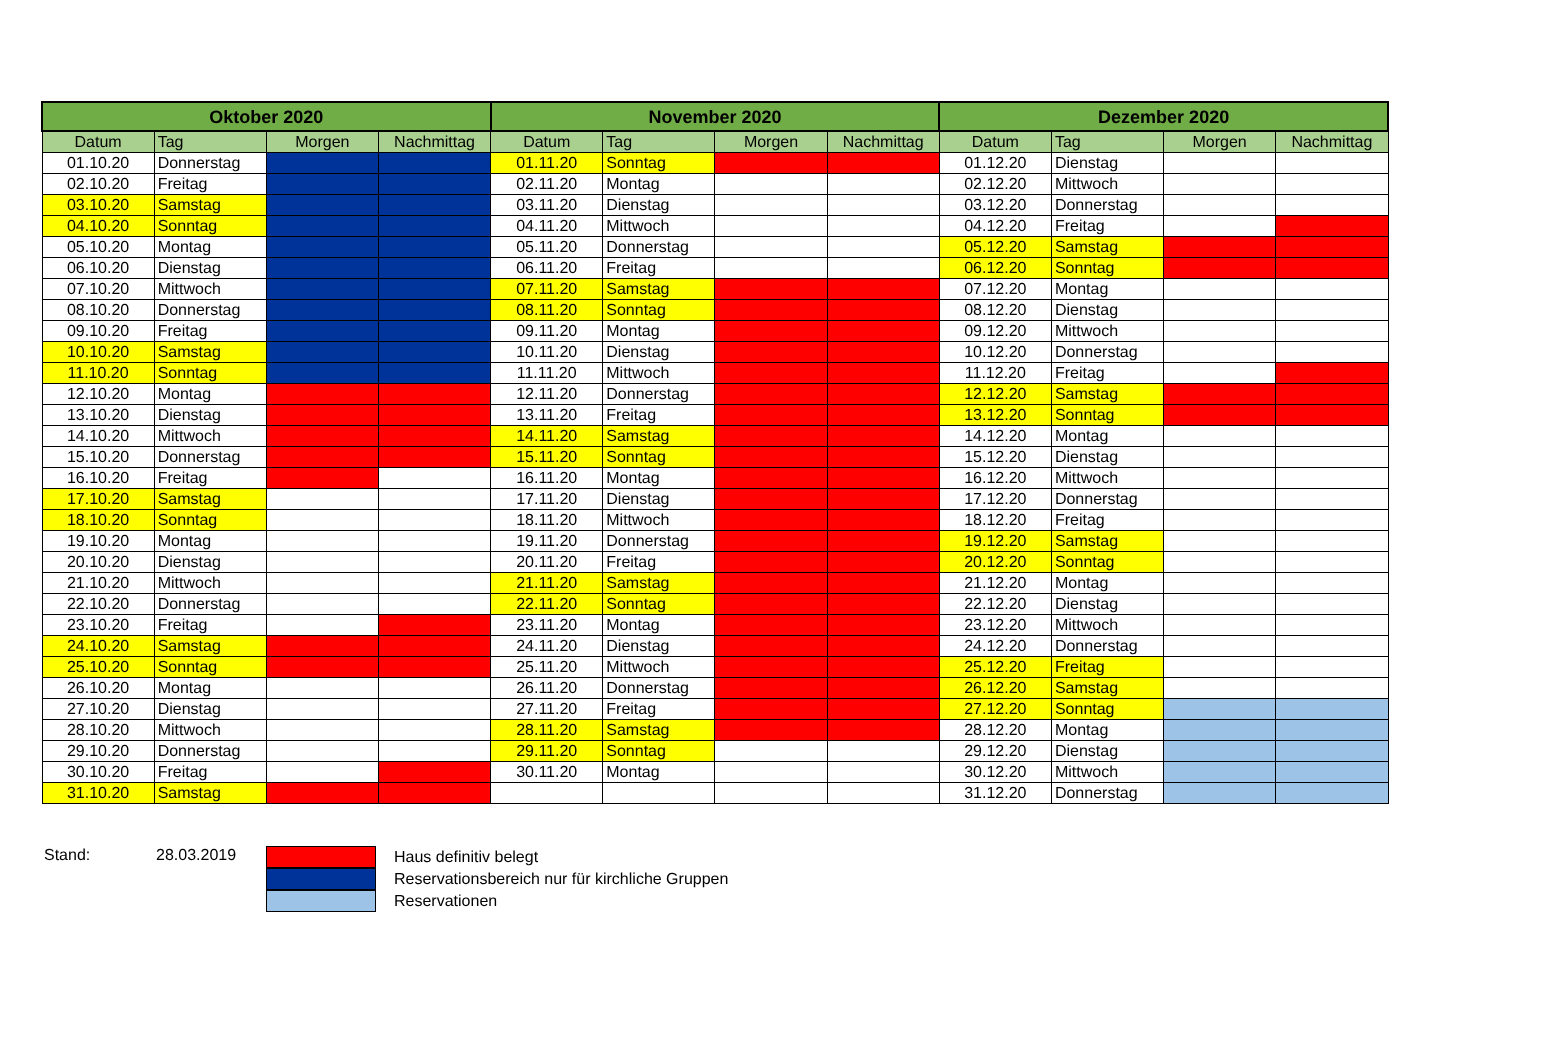| Oktober 2020 | | | | November 2020 | | | | Dezember 2020 | | | |
| --- | --- | --- | --- | --- | --- | --- | --- | --- | --- | --- | --- |
| Datum | Tag | Morgen | Nachmittag | Datum | Tag | Morgen | Nachmittag | Datum | Tag | Morgen | Nachmittag |
| 01.10.20 | Donnerstag | | | 01.11.20 | Sonntag | | | 01.12.20 | Dienstag | | |
| 02.10.20 | Freitag | | | 02.11.20 | Montag | | | 02.12.20 | Mittwoch | | |
| 03.10.20 | Samstag | | | 03.11.20 | Dienstag | | | 03.12.20 | Donnerstag | | |
| 04.10.20 | Sonntag | | | 04.11.20 | Mittwoch | | | 04.12.20 | Freitag | | |
| 05.10.20 | Montag | | | 05.11.20 | Donnerstag | | | 05.12.20 | Samstag | | |
| 06.10.20 | Dienstag | | | 06.11.20 | Freitag | | | 06.12.20 | Sonntag | | |
| 07.10.20 | Mittwoch | | | 07.11.20 | Samstag | | | 07.12.20 | Montag | | |
| 08.10.20 | Donnerstag | | | 08.11.20 | Sonntag | | | 08.12.20 | Dienstag | | |
| 09.10.20 | Freitag | | | 09.11.20 | Montag | | | 09.12.20 | Mittwoch | | |
| 10.10.20 | Samstag | | | 10.11.20 | Dienstag | | | 10.12.20 | Donnerstag | | |
| 11.10.20 | Sonntag | | | 11.11.20 | Mittwoch | | | 11.12.20 | Freitag | | |
| 12.10.20 | Montag | | | 12.11.20 | Donnerstag | | | 12.12.20 | Samstag | | |
| 13.10.20 | Dienstag | | | 13.11.20 | Freitag | | | 13.12.20 | Sonntag | | |
| 14.10.20 | Mittwoch | | | 14.11.20 | Samstag | | | 14.12.20 | Montag | | |
| 15.10.20 | Donnerstag | | | 15.11.20 | Sonntag | | | 15.12.20 | Dienstag | | |
| 16.10.20 | Freitag | | | 16.11.20 | Montag | | | 16.12.20 | Mittwoch | | |
| 17.10.20 | Samstag | | | 17.11.20 | Dienstag | | | 17.12.20 | Donnerstag | | |
| 18.10.20 | Sonntag | | | 18.11.20 | Mittwoch | | | 18.12.20 | Freitag | | |
| 19.10.20 | Montag | | | 19.11.20 | Donnerstag | | | 19.12.20 | Samstag | | |
| 20.10.20 | Dienstag | | | 20.11.20 | Freitag | | | 20.12.20 | Sonntag | | |
| 21.10.20 | Mittwoch | | | 21.11.20 | Samstag | | | 21.12.20 | Montag | | |
| 22.10.20 | Donnerstag | | | 22.11.20 | Sonntag | | | 22.12.20 | Dienstag | | |
| 23.10.20 | Freitag | | | 23.11.20 | Montag | | | 23.12.20 | Mittwoch | | |
| 24.10.20 | Samstag | | | 24.11.20 | Dienstag | | | 24.12.20 | Donnerstag | | |
| 25.10.20 | Sonntag | | | 25.11.20 | Mittwoch | | | 25.12.20 | Freitag | | |
| 26.10.20 | Montag | | | 26.11.20 | Donnerstag | | | 26.12.20 | Samstag | | |
| 27.10.20 | Dienstag | | | 27.11.20 | Freitag | | | 27.12.20 | Sonntag | | |
| 28.10.20 | Mittwoch | | | 28.11.20 | Samstag | | | 28.12.20 | Montag | | |
| 29.10.20 | Donnerstag | | | 29.11.20 | Sonntag | | | 29.12.20 | Dienstag | | |
| 30.10.20 | Freitag | | | 30.11.20 | Montag | | | 30.12.20 | Mittwoch | | |
| 31.10.20 | Samstag | | | | | | | 31.12.20 | Donnerstag | | |
Stand: 28.03.2019
Haus definitiv belegt
Reservationsbereich nur für kirchliche Gruppen
Reservationen